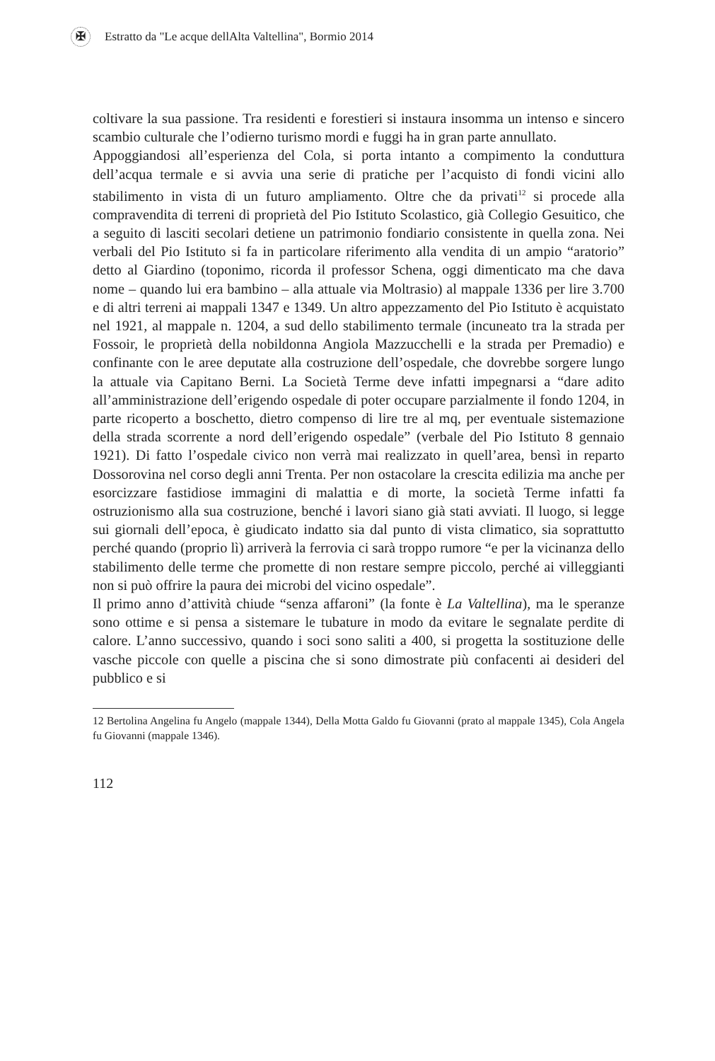✠
Estratto da "Le acque dellAlta Valtellina", Bormio 2014
coltivare la sua passione. Tra residenti e forestieri si instaura insomma un intenso e sincero scambio culturale che l’odierno turismo mordi e fuggi ha in gran parte annullato.
Appoggiandosi all’esperienza del Cola, si porta intanto a compimento la conduttura dell’acqua termale e si avvia una serie di pratiche per l’acquisto di fondi vicini allo stabilimento in vista di un futuro ampliamento. Oltre che da privati<sup>12</sup> si procede alla compravendita di terreni di proprietà del Pio Istituto Scolastico, già Collegio Gesuitico, che a seguito di lasciti secolari detiene un patrimonio fondiario consistente in quella zona. Nei verbali del Pio Istituto si fa in particolare riferimento alla vendita di un ampio “aratorio” detto al Giardino (toponimo, ricorda il professor Schena, oggi dimenticato ma che dava nome – quando lui era bambino – alla attuale via Moltrasio) al mappale 1336 per lire 3.700 e di altri terreni ai mappali 1347 e 1349. Un altro appezzamento del Pio Istituto è acquistato nel 1921, al mappale n. 1204, a sud dello stabilimento termale (incuneato tra la strada per Fossoir, le proprietà della nobildonna Angiola Mazzucchelli e la strada per Premadio) e confinante con le aree deputate alla costruzione dell’ospedale, che dovrebbe sorgere lungo la attuale via Capitano Berni. La Società Terme deve infatti impegnarsi a “dare adito all’amministrazione dell’erigendo ospedale di poter occupare parzialmente il fondo 1204, in parte ricoperto a boschetto, dietro compenso di lire tre al mq, per eventuale sistemazione della strada scorrente a nord dell’erigendo ospedale” (verbale del Pio Istituto 8 gennaio 1921). Di fatto l’ospedale civico non verrà mai realizzato in quell’area, bensì in reparto Dossorovina nel corso degli anni Trenta. Per non ostacolare la crescita edilizia ma anche per esorcizzare fastidiose immagini di malattia e di morte, la società Terme infatti fa ostruzionismo alla sua costruzione, benché i lavori siano già stati avviati. Il luogo, si legge sui giornali dell’epoca, è giudicato indatto sia dal punto di vista climatico, sia soprattutto perché quando (proprio lì) arriverà la ferrovia ci sarà troppo rumore “e per la vicinanza dello stabilimento delle terme che promette di non restare sempre piccolo, perché ai villeggianti non si può offrire la paura dei microbi del vicino ospedale”.
Il primo anno d’attività chiude “senza affaroni” (la fonte è La Valtellina), ma le speranze sono ottime e si pensa a sistemare le tubature in modo da evitare le segnalate perdite di calore. L’anno successivo, quando i soci sono saliti a 400, si progetta la sostituzione delle vasche piccole con quelle a piscina che si sono dimostrate più confacenti ai desideri del pubblico e si
12 Bertolina Angelina fu Angelo (mappale 1344), Della Motta Galdo fu Giovanni (prato al mappale 1345), Cola Angela fu Giovanni (mappale 1346).
112